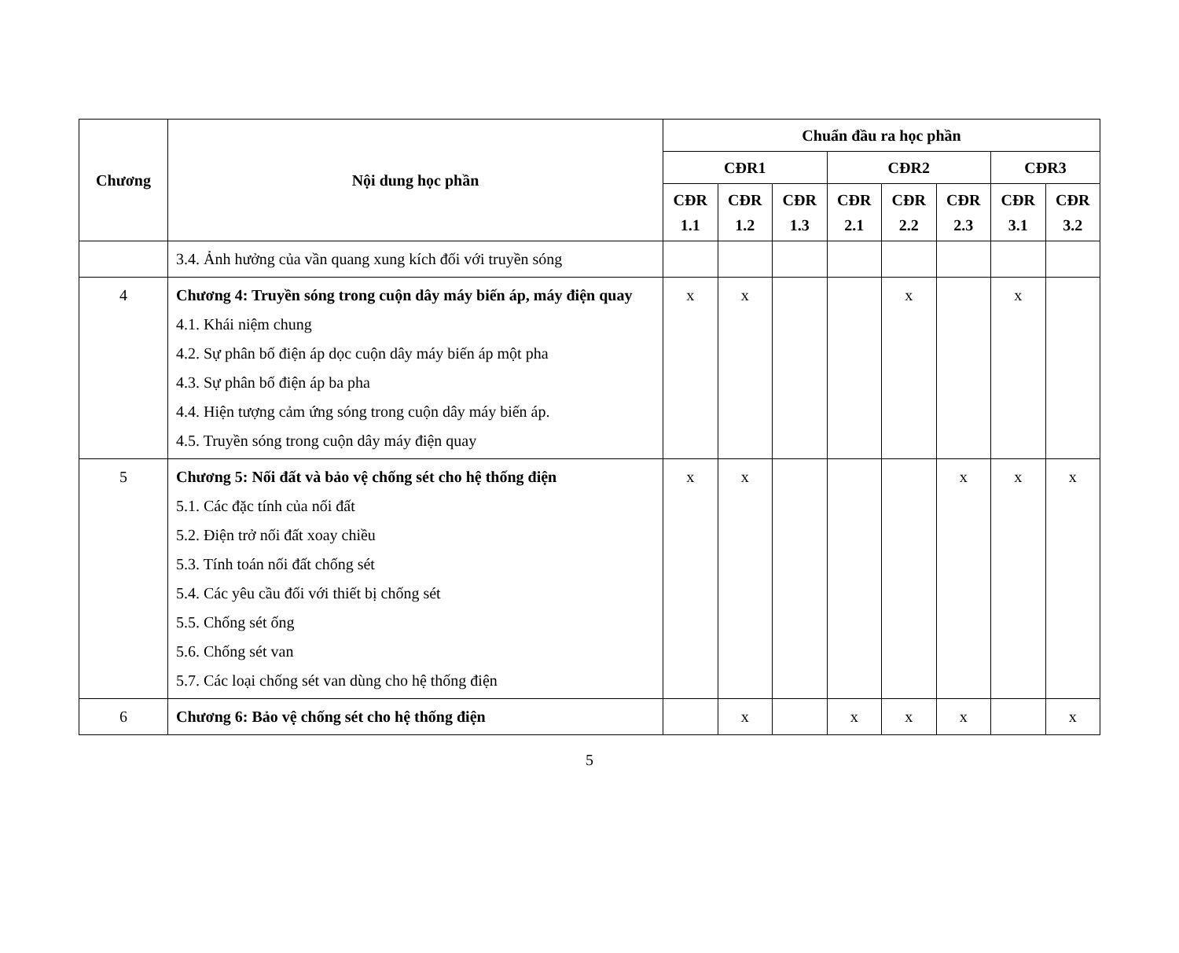| Chương | Nội dung học phần | Chuẩn đầu ra học phần | | | | | | | |
| --- | --- | --- | --- | --- | --- | --- | --- | --- | --- |
| | | CĐR1 | | | CĐR2 | | | CĐR3 | |
| | | CĐR 1.1 | CĐR 1.2 | CĐR 1.3 | CĐR 2.1 | CĐR 2.2 | CĐR 2.3 | CĐR 3.1 | CĐR 3.2 |
| | 3.4. Ảnh hưởng của vần quang xung kích đối với truyền sóng | | | | | | | | |
| 4 | Chương 4: Truyền sóng trong cuộn dây máy biến áp, máy điện quay 4.1. Khái niệm chung 4.2. Sự phân bố điện áp dọc cuộn dây máy biến áp một pha 4.3. Sự phân bố điện áp ba pha 4.4. Hiện tượng cảm ứng sóng trong cuộn dây máy biến áp. 4.5. Truyền sóng trong cuộn dây máy điện quay | x | x | | | x | | x | |
| 5 | Chương 5: Nối đất và bảo vệ chống sét cho hệ thống điện 5.1. Các đặc tính của nối đất 5.2. Điện trở nối đất xoay chiều 5.3. Tính toán nối đất chống sét 5.4. Các yêu cầu đối với thiết bị chống sét 5.5. Chống sét ống 5.6. Chống sét van 5.7. Các loại chống sét van dùng cho hệ thống điện | x | x | | | | x | x | x |
| 6 | Chương 6: Bảo vệ chống sét cho hệ thống điện | | x | | x | x | x | | x |
5